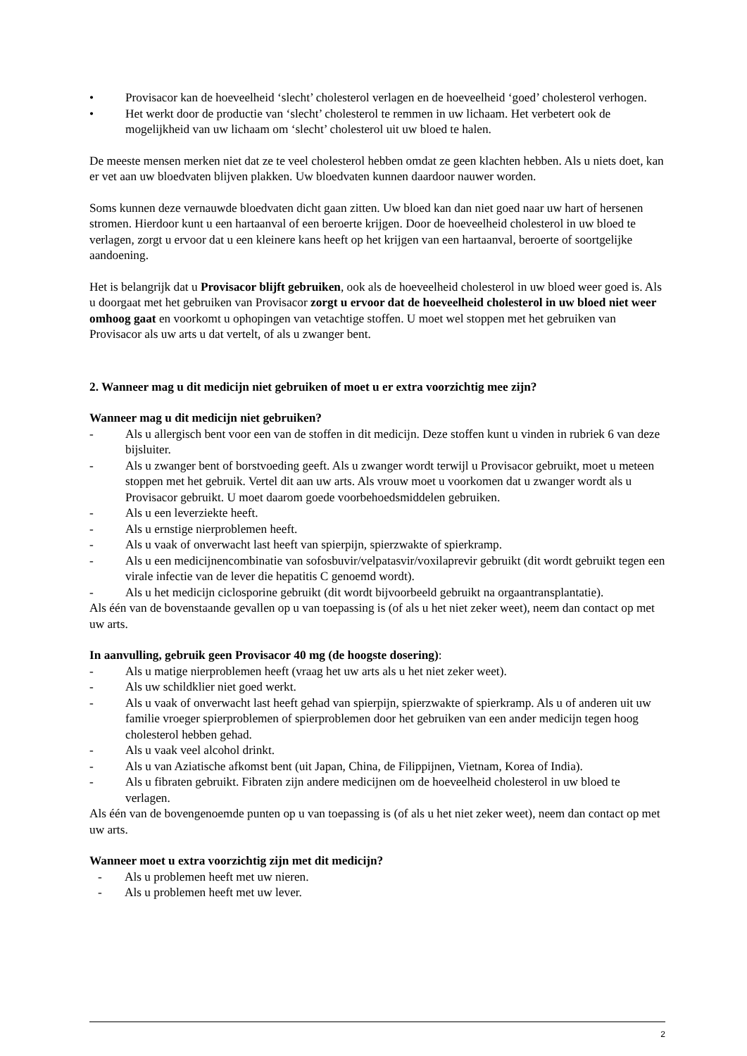• Provisacor kan de hoeveelheid ‘slecht’ cholesterol verlagen en de hoeveelheid ‘goed’ cholesterol verhogen.
• Het werkt door de productie van ‘slecht’ cholesterol te remmen in uw lichaam. Het verbetert ook de mogelijkheid van uw lichaam om ‘slecht’ cholesterol uit uw bloed te halen.
De meeste mensen merken niet dat ze te veel cholesterol hebben omdat ze geen klachten hebben. Als u niets doet, kan er vet aan uw bloedvaten blijven plakken. Uw bloedvaten kunnen daardoor nauwer worden.
Soms kunnen deze vernauwde bloedvaten dicht gaan zitten. Uw bloed kan dan niet goed naar uw hart of hersenen stromen. Hierdoor kunt u een hartaanval of een beroerte krijgen. Door de hoeveelheid cholesterol in uw bloed te verlagen, zorgt u ervoor dat u een kleinere kans heeft op het krijgen van een hartaanval, beroerte of soortgelijke aandoening.
Het is belangrijk dat u Provisacor blijft gebruiken, ook als de hoeveelheid cholesterol in uw bloed weer goed is. Als u doorgaat met het gebruiken van Provisacor zorgt u ervoor dat de hoeveelheid cholesterol in uw bloed niet weer omhoog gaat en voorkomt u ophopingen van vetachtige stoffen. U moet wel stoppen met het gebruiken van Provisacor als uw arts u dat vertelt, of als u zwanger bent.
2. Wanneer mag u dit medicijn niet gebruiken of moet u er extra voorzichtig mee zijn?
Wanneer mag u dit medicijn niet gebruiken?
- Als u allergisch bent voor een van de stoffen in dit medicijn. Deze stoffen kunt u vinden in rubriek 6 van deze bijsluiter.
- Als u zwanger bent of borstvoeding geeft. Als u zwanger wordt terwijl u Provisacor gebruikt, moet u meteen stoppen met het gebruik. Vertel dit aan uw arts. Als vrouw moet u voorkomen dat u zwanger wordt als u Provisacor gebruikt. U moet daarom goede voorbehoedsmiddelen gebruiken.
- Als u een leverziekte heeft.
- Als u ernstige nierproblemen heeft.
- Als u vaak of onverwacht last heeft van spierpijn, spierzwakte of spierkramp.
- Als u een medicijnencombinatie van sofosbuvir/velpatasvir/voxilaprevir gebruikt (dit wordt gebruikt tegen een virale infectie van de lever die hepatitis C genoemd wordt).
- Als u het medicijn ciclosporine gebruikt (dit wordt bijvoorbeeld gebruikt na orgaantransplantatie).
Als één van de bovenstaande gevallen op u van toepassing is (of als u het niet zeker weet), neem dan contact op met uw arts.
In aanvulling, gebruik geen Provisacor 40 mg (de hoogste dosering):
- Als u matige nierproblemen heeft (vraag het uw arts als u het niet zeker weet).
- Als uw schildklier niet goed werkt.
- Als u vaak of onverwacht last heeft gehad van spierpijn, spierzwakte of spierkramp. Als u of anderen uit uw familie vroeger spierproblemen of spierproblemen door het gebruiken van een ander medicijn tegen hoog cholesterol hebben gehad.
- Als u vaak veel alcohol drinkt.
- Als u van Aziatische afkomst bent (uit Japan, China, de Filippijnen, Vietnam, Korea of India).
- Als u fibraten gebruikt. Fibraten zijn andere medicijnen om de hoeveelheid cholesterol in uw bloed te verlagen.
Als één van de bovengenoemde punten op u van toepassing is (of als u het niet zeker weet), neem dan contact op met uw arts.
Wanneer moet u extra voorzichtig zijn met dit medicijn?
- Als u problemen heeft met uw nieren.
- Als u problemen heeft met uw lever.
2